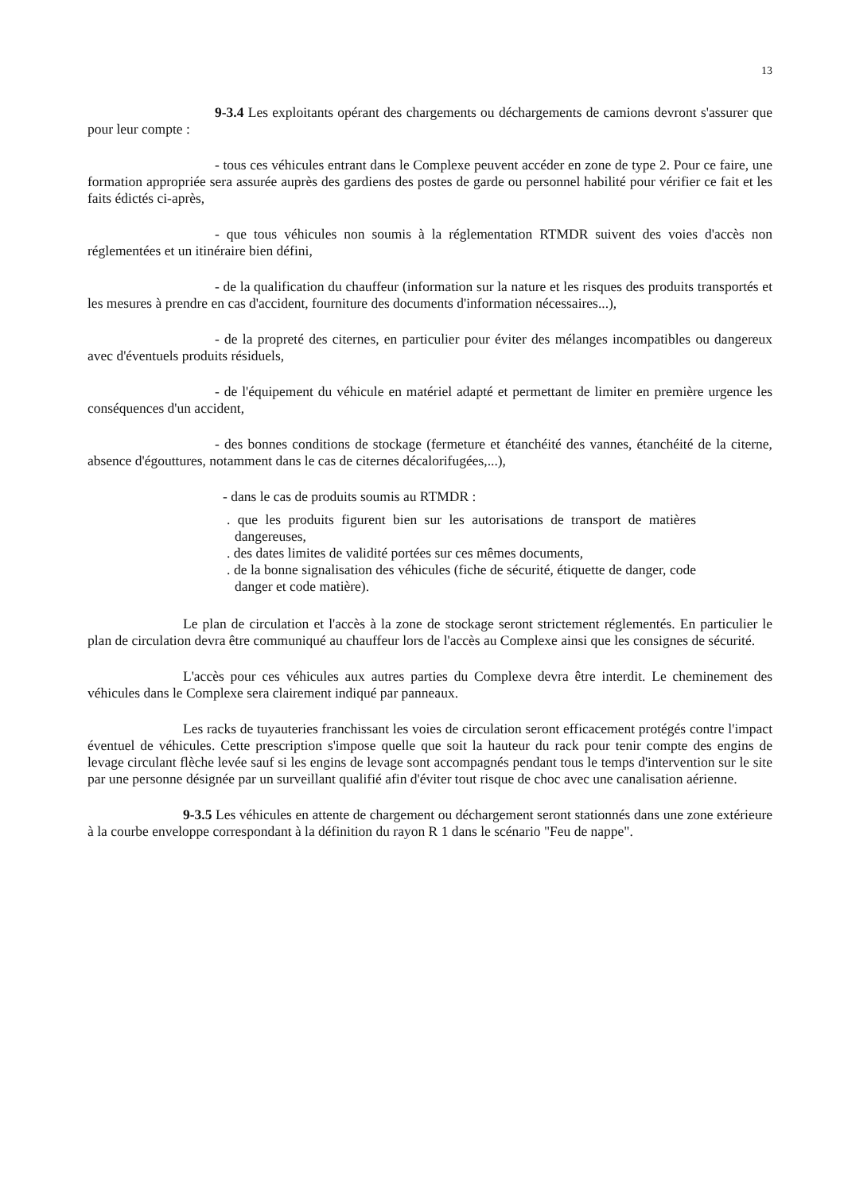13
9-3.4 Les exploitants opérant des chargements ou déchargements de camions devront s'assurer que pour leur compte :
- tous ces véhicules entrant dans le Complexe peuvent accéder en zone de type 2. Pour ce faire, une formation appropriée sera assurée auprès des gardiens des postes de garde ou personnel habilité pour vérifier ce fait et les faits édictés ci-après,
- que tous véhicules non soumis à la réglementation RTMDR suivent des voies d'accès non réglementées et un itinéraire bien défini,
- de la qualification du chauffeur (information sur la nature et les risques des produits transportés et les mesures à prendre en cas d'accident, fourniture des documents d'information nécessaires...),
- de la propreté des citernes, en particulier pour éviter des mélanges incompatibles ou dangereux avec d'éventuels produits résiduels,
- de l'équipement du véhicule en matériel adapté et permettant de limiter en première urgence les conséquences d'un accident,
- des bonnes conditions de stockage (fermeture et étanchéité des vannes, étanchéité de la citerne, absence d'égouttures, notamment dans le cas de citernes décalorifugées,...),
- dans le cas de produits soumis au RTMDR :
. que les produits figurent bien sur les autorisations de transport de matières dangereuses,
. des dates limites de validité portées sur ces mêmes documents,
. de la bonne signalisation des véhicules (fiche de sécurité, étiquette de danger, code danger et code matière).
Le plan de circulation et l'accès à la zone de stockage seront strictement réglementés. En particulier le plan de circulation devra être communiqué au chauffeur lors de l'accès au Complexe ainsi que les consignes de sécurité.
L'accès pour ces véhicules aux autres parties du Complexe devra être interdit. Le cheminement des véhicules dans le Complexe sera clairement indiqué par panneaux.
Les racks de tuyauteries franchissant les voies de circulation seront efficacement protégés contre l'impact éventuel de véhicules. Cette prescription s'impose quelle que soit la hauteur du rack pour tenir compte des engins de levage circulant flèche levée sauf si les engins de levage sont accompagnés pendant tous le temps d'intervention sur le site par une personne désignée par un surveillant qualifié afin d'éviter tout risque de choc avec une canalisation aérienne.
9-3.5 Les véhicules en attente de chargement ou déchargement seront stationnés dans une zone extérieure à la courbe enveloppe correspondant à la définition du rayon R 1 dans le scénario "Feu de nappe".